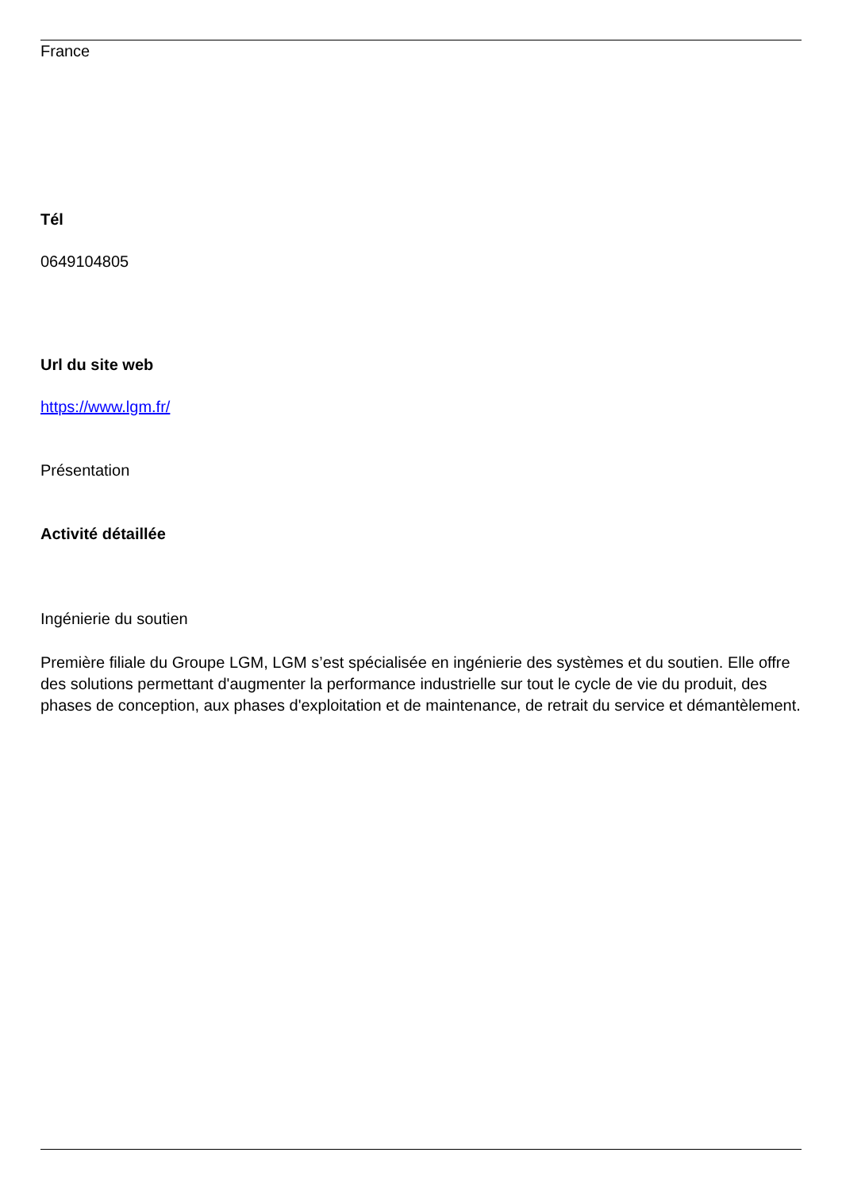France
Tél
0649104805
Url du site web
https://www.lgm.fr/
Présentation
Activité détaillée
Ingénierie du soutien
Première filiale du Groupe LGM, LGM s’est spécialisée en ingénierie des systèmes et du soutien. Elle offre des solutions permettant d'augmenter la performance industrielle sur tout le cycle de vie du produit, des phases de conception, aux phases d'exploitation et de maintenance, de retrait du service et démantèlement.